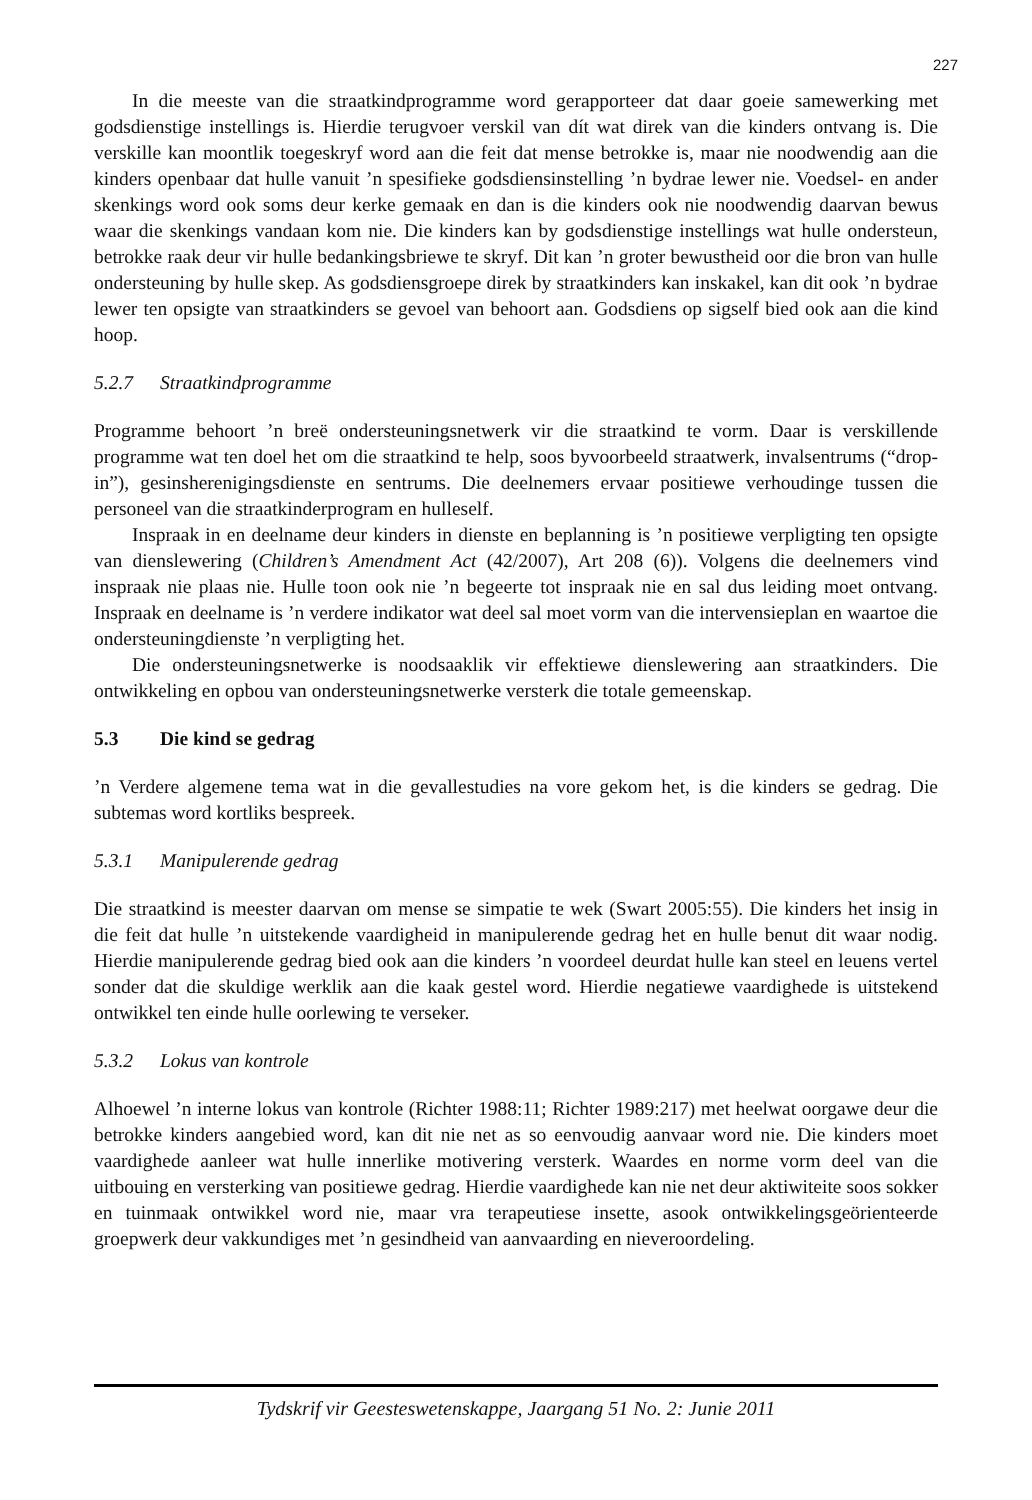227
In die meeste van die straatkindprogramme word gerapporteer dat daar goeie samewerking met godsdienstige instellings is. Hierdie terugvoer verskil van dít wat direk van die kinders ontvang is. Die verskille kan moontlik toegeskryf word aan die feit dat mense betrokke is, maar nie noodwendig aan die kinders openbaar dat hulle vanuit ’n spesifieke godsdiensinstelling ’n bydrae lewer nie. Voedsel- en ander skenkings word ook soms deur kerke gemaak en dan is die kinders ook nie noodwendig daarvan bewus waar die skenkings vandaan kom nie. Die kinders kan by godsdienstige instellings wat hulle ondersteun, betrokke raak deur vir hulle bedankingsbriewe te skryf. Dit kan ’n groter bewustheid oor die bron van hulle ondersteuning by hulle skep. As godsdiensgroepe direk by straatkinders kan inskakel, kan dit ook ’n bydrae lewer ten opsigte van straatkinders se gevoel van behoort aan. Godsdiens op sigself bied ook aan die kind hoop.
5.2.7 Straatkindprogramme
Programme behoort ’n breë ondersteuningsnetwerk vir die straatkind te vorm. Daar is verskillende programme wat ten doel het om die straatkind te help, soos byvoorbeeld straatwerk, invalsentrums (“drop-in”), gesinsherenigingsdienste en sentrums. Die deelnemers ervaar positiewe verhoudinge tussen die personeel van die straatkinderprogram en hulleself.
Inspraak in en deelname deur kinders in dienste en beplanning is ’n positiewe verpligting ten opsigte van dienslewering (Children’s Amendment Act (42/2007), Art 208 (6)). Volgens die deelnemers vind inspraak nie plaas nie. Hulle toon ook nie ’n begeerte tot inspraak nie en sal dus leiding moet ontvang. Inspraak en deelname is ’n verdere indikator wat deel sal moet vorm van die intervensieplan en waartoe die ondersteuningdienste ’n verpligting het.
Die ondersteuningsnetwerke is noodsaaklik vir effektiewe dienslewering aan straatkinders. Die ontwikkeling en opbou van ondersteuningsnetwerke versterk die totale gemeenskap.
5.3 Die kind se gedrag
’n Verdere algemene tema wat in die gevallestudies na vore gekom het, is die kinders se gedrag. Die subtemas word kortliks bespreek.
5.3.1 Manipulerende gedrag
Die straatkind is meester daarvan om mense se simpatie te wek (Swart 2005:55). Die kinders het insig in die feit dat hulle ’n uitstekende vaardigheid in manipulerende gedrag het en hulle benut dit waar nodig. Hierdie manipulerende gedrag bied ook aan die kinders ’n voordeel deurdat hulle kan steel en leuens vertel sonder dat die skuldige werklik aan die kaak gestel word. Hierdie negatiewe vaardighede is uitstekend ontwikkel ten einde hulle oorlewing te verseker.
5.3.2 Lokus van kontrole
Alhoewel ’n interne lokus van kontrole (Richter 1988:11; Richter 1989:217) met heelwat oorgawe deur die betrokke kinders aangebied word, kan dit nie net as so eenvoudig aanvaar word nie. Die kinders moet vaardighede aanleer wat hulle innerlike motivering versterk. Waardes en norme vorm deel van die uitbouing en versterking van positiewe gedrag. Hierdie vaardighede kan nie net deur aktiwiteite soos sokker en tuinmaak ontwikkel word nie, maar vra terapeutiese insette, asook ontwikkelingsgeörienteerde groepwerk deur vakkundiges met ’n gesindheid van aanvaarding en nieveroordeling.
Tydskrif vir Geesteswetenskappe, Jaargang 51 No. 2: Junie 2011